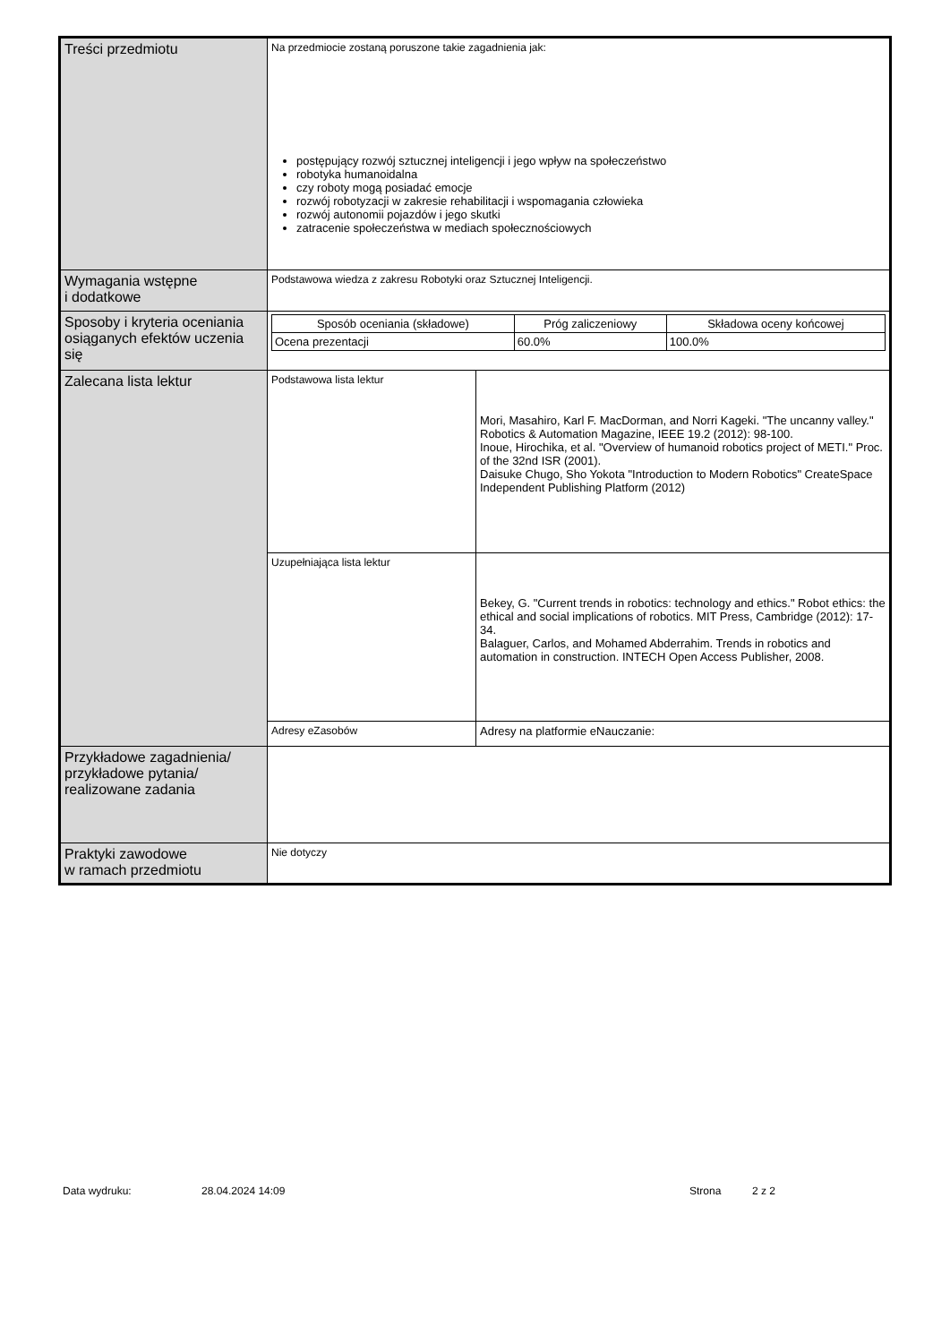| Treści przedmiotu | Na przedmiocie zostaną poruszone takie zagadnienia jak: postępujący rozwój sztucznej inteligencji i jego wpływ na społeczeństwo robotyka humanoidalna czy roboty mogą posiadać emocje rozwój robotyzacji w zakresie rehabilitacji i wspomagania człowieka rozwój autonomii pojazdów i jego skutki zatracenie społeczeństwa w mediach społecznościowych | |
| Wymagania wstępne i dodatkowe | Podstawowa wiedza z zakresu Robotyki oraz Sztucznej Inteligencji. | |
| Sposoby i kryteria oceniania osiąganych efektów uczenia się | / Sposób oceniania (składowe) / Próg zaliczeniowy / Składowa oceny końcowej / / --- / --- / --- / / Ocena prezentacji / 60.0% / 100.0% / | |
| Zalecana lista lektur | Podstawowa lista lektur | Mori, Masahiro, Karl F. MacDorman, and Norri Kageki. "The uncanny valley." Robotics & Automation Magazine, IEEE 19.2 (2012): 98-100. Inoue, Hirochika, et al. "Overview of humanoid robotics project of METI." Proc. of the 32nd ISR (2001). Daisuke Chugo, Sho Yokota "Introduction to Modern Robotics" CreateSpace Independent Publishing Platform (2012) |
| | Uzupełniająca lista lektur | Bekey, G. "Current trends in robotics: technology and ethics." Robot ethics: the ethical and social implications of robotics. MIT Press, Cambridge (2012): 17-34. Balaguer, Carlos, and Mohamed Abderrahim. Trends in robotics and automation in construction. INTECH Open Access Publisher, 2008. |
| | Adresy eZasobów | Adresy na platformie eNauczanie: |
| Przykładowe zagadnienia/ przykładowe pytania/ realizowane zadania | | |
| Praktyki zawodowe w ramach przedmiotu | Nie dotyczy | |
Data wydruku: 28.04.2024 14:09 Strona 2 z 2